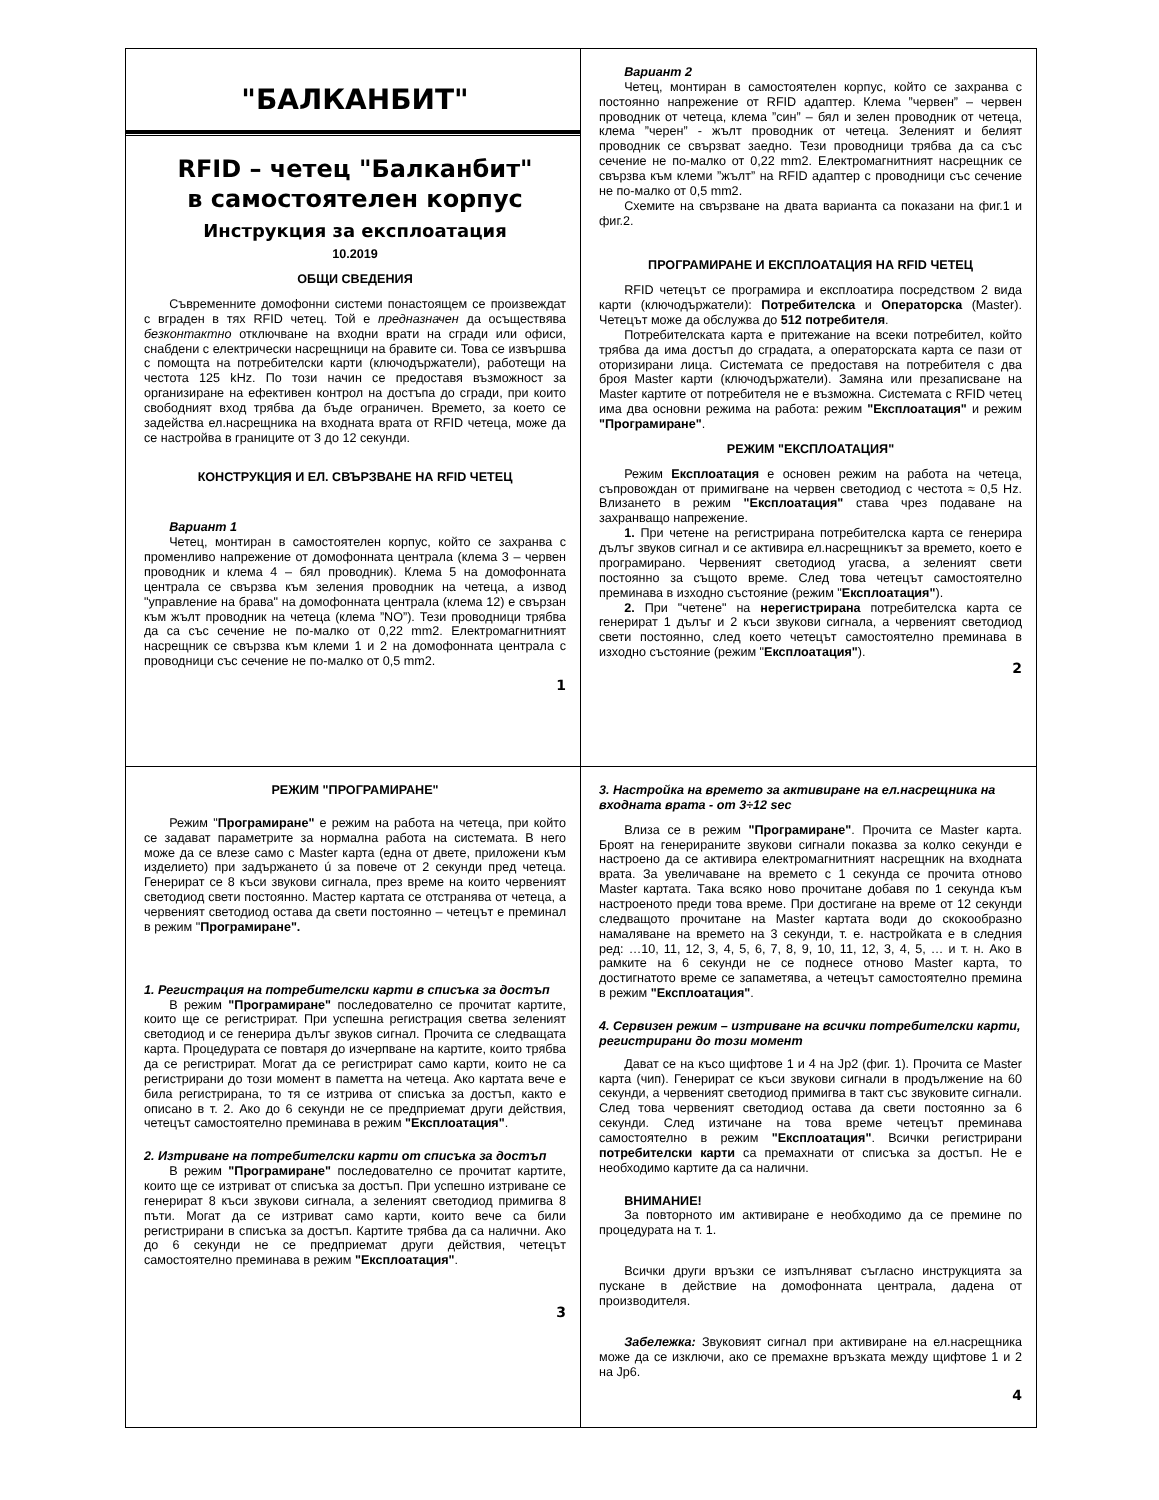"БАЛКАНБИТ"
RFID – четец "Балканбит"
в самостоятелен корпус
Инструкция за експлоатация
10.2019
ОБЩИ СВЕДЕНИЯ
Съвременните домофонни системи понастоящем се произвеждат с вграден в тях RFID четец. Той е предназначен да осъществява безконтактно отключване на входни врати на сгради или офиси, снабдени с електрически насрещници на бравите си. Това се извършва с помощта на потребителски карти (ключодържатели), работещи на честота 125 kHz. По този начин се предоставя възможност за организиране на ефективен контрол на достъпа до сгради, при които свободният вход трябва да бъде ограничен. Времето, за което се задейства ел.насрещника на входната врата от RFID четеца, може да се настройва в границите от 3 до 12 секунди.
КОНСТРУКЦИЯ И ЕЛ. СВЪРЗВАНЕ НА RFID ЧЕТЕЦ
Вариант 1
Четец, монтиран в самостоятелен корпус, който се захранва с променливо напрежение от домофонната централа (клема 3 – червен проводник и клема 4 – бял проводник). Клема 5 на домофонната централа се свързва към зеления проводник на четеца, а извод "управление на брава" на домофонната централа (клема 12) е свързан към жълт проводник на четеца (клема ”NO”). Тези проводници трябва да са със сечение не по-малко от 0,22 mm2. Електромагнитният насрещник се свързва към клеми 1 и 2 на домофонната централа с проводници със сечение не по-малко от 0,5 mm2.
1
Вариант 2
Четец, монтиран в самостоятелен корпус, който се захранва с постоянно напрежение от RFID адаптер. Клема ”червен” – червен проводник от четеца, клема ”син” – бял и зелен проводник от четеца, клема ”черен” - жълт проводник от четеца. Зеленият и белият проводник се свързват заедно. Тези проводници трябва да са със сечение не по-малко от 0,22 mm2. Електромагнитният насрещник се свързва към клеми ”жълт” на RFID адаптер с проводници със сечение не по-малко от 0,5 mm2.
Схемите на свързване на двата варианта са показани на фиг.1 и фиг.2.
ПРОГРАМИРАНЕ И ЕКСПЛОАТАЦИЯ НА RFID ЧЕТЕЦ
RFID четецът се програмира и експлоатира посредством 2 вида карти (ключодържатели): Потребителска и Операторска (Master). Четецът може да обслужва до 512 потребителя.
Потребителската карта е притежание на всеки потребител, който трябва да има достъп до сградата, а операторската карта се пази от оторизирани лица. Системата се предоставя на потребителя с два броя Master карти (ключодържатели). Замяна или презаписване на Master картите от потребителя не е възможна. Системата с RFID четец има два основни режима на работа: режим "Експлоатация" и режим "Програмиране".
РЕЖИМ "ЕКСПЛОАТАЦИЯ"
Режим Експлоатация е основен режим на работа на четеца, съпровождан от примигване на червен светодиод с честота ≈ 0,5 Hz. Влизането в режим "Експлоатация" става чрез подаване на захранващо напрежение.
1. При четене на регистрирана потребителска карта се генерира дълъг звуков сигнал и се активира ел.насрещникът за времето, което е програмирано. Червеният светодиод угасва, а зеленият свети постоянно за същото време. След това четецът самостоятелно преминава в изходно състояние (режим "Експлоатация").
2. При "четене" на нерегистрирана потребителска карта се генерират 1 дълъг и 2 къси звукови сигнала, а червеният светодиод свети постоянно, след което четецът самостоятелно преминава в изходно състояние (режим "Експлоатация").
2
РЕЖИМ "ПРОГРАМИРАНЕ"
Режим "Програмиране" е режим на работа на четеца, при който се задават параметрите за нормална работа на системата. В него може да се влезе само с Master карта (една от двете, приложени към изделието) при задържането ú за повече от 2 секунди пред четеца. Генерират се 8 къси звукови сигнала, през време на които червеният светодиод свети постоянно. Мастер картата се отстранява от четеца, а червеният светодиод остава да свети постоянно – четецът е преминал в режим "Програмиране".
1. Регистрация на потребителски карти в списъка за достъп
В режим "Програмиране" последователно се прочитат картите, които ще се регистрират. При успешна регистрация светва зеленият светодиод и се генерира дълъг звуков сигнал. Прочита се следващата карта. Процедурата се повтаря до изчерпване на картите, които трябва да се регистрират. Могат да се регистрират само карти, които не са регистрирани до този момент в паметта на четеца. Ако картата вече е била регистрирана, то тя се изтрива от списъка за достъп, както е описано в т. 2. Ако до 6 секунди не се предприемат други действия, четецът самостоятелно преминава в режим "Експлоатация".
2. Изтриване на потребителски карти от списъка за достъп
В режим "Програмиране" последователно се прочитат картите, които ще се изтриват от списъка за достъп. При успешно изтриване се генерират 8 къси звукови сигнала, а зеленият светодиод примигва 8 пъти. Могат да се изтриват само карти, които вече са били регистрирани в списъка за достъп. Картите трябва да са налични. Ако до 6 секунди не се предприемат други действия, четецът самостоятелно преминава в режим "Експлоатация".
3
3. Настройка на времето за активиране на ел.насрещника на входната врата - от 3÷12 sec
Влиза се в режим "Програмиране". Прочита се Master карта. Броят на генерираните звукови сигнали показва за колко секунди е настроено да се активира електромагнитният насрещник на входната врата. За увеличаване на времето с 1 секунда се прочита отново Master картата. Така всяко ново прочитане добавя по 1 секунда към настроеното преди това време. При достигане на време от 12 секунди следващото прочитане на Master картата води до скокообразно намаляване на времето на 3 секунди, т. е. настройката е в следния ред: …10, 11, 12, 3, 4, 5, 6, 7, 8, 9, 10, 11, 12, 3, 4, 5, … и т. н. Ако в рамките на 6 секунди не се поднесе отново Master карта, то достигнатото време се запаметява, а четецът самостоятелно премина в режим "Експлоатация".
4. Сервизен режим – изтриване на всички потребителски карти, регистрирани до този момент
Дават се на късо щифтове 1 и 4 на Jp2 (фиг. 1). Прочита се Master карта (чип). Генерират се къси звукови сигнали в продължение на 60 секунди, а червеният светодиод примигва в такт със звуковите сигнали. След това червеният светодиод остава да свети постоянно за 6 секунди. След изтичане на това време четецът преминава самостоятелно в режим "Експлоатация". Всички регистрирани потребителски карти са премахнати от списъка за достъп. Не е необходимо картите да са налични.
ВНИМАНИЕ!
За повторното им активиране е необходимо да се премине по процедурата на т. 1.
Всички други връзки се изпълняват съгласно инструкцията за пускане в действие на домофонната централа, дадена от производителя.
Забележка: Звуковият сигнал при активиране на ел.насрещника може да се изключи, ако се премахне връзката между щифтове 1 и 2 на Jp6.
4